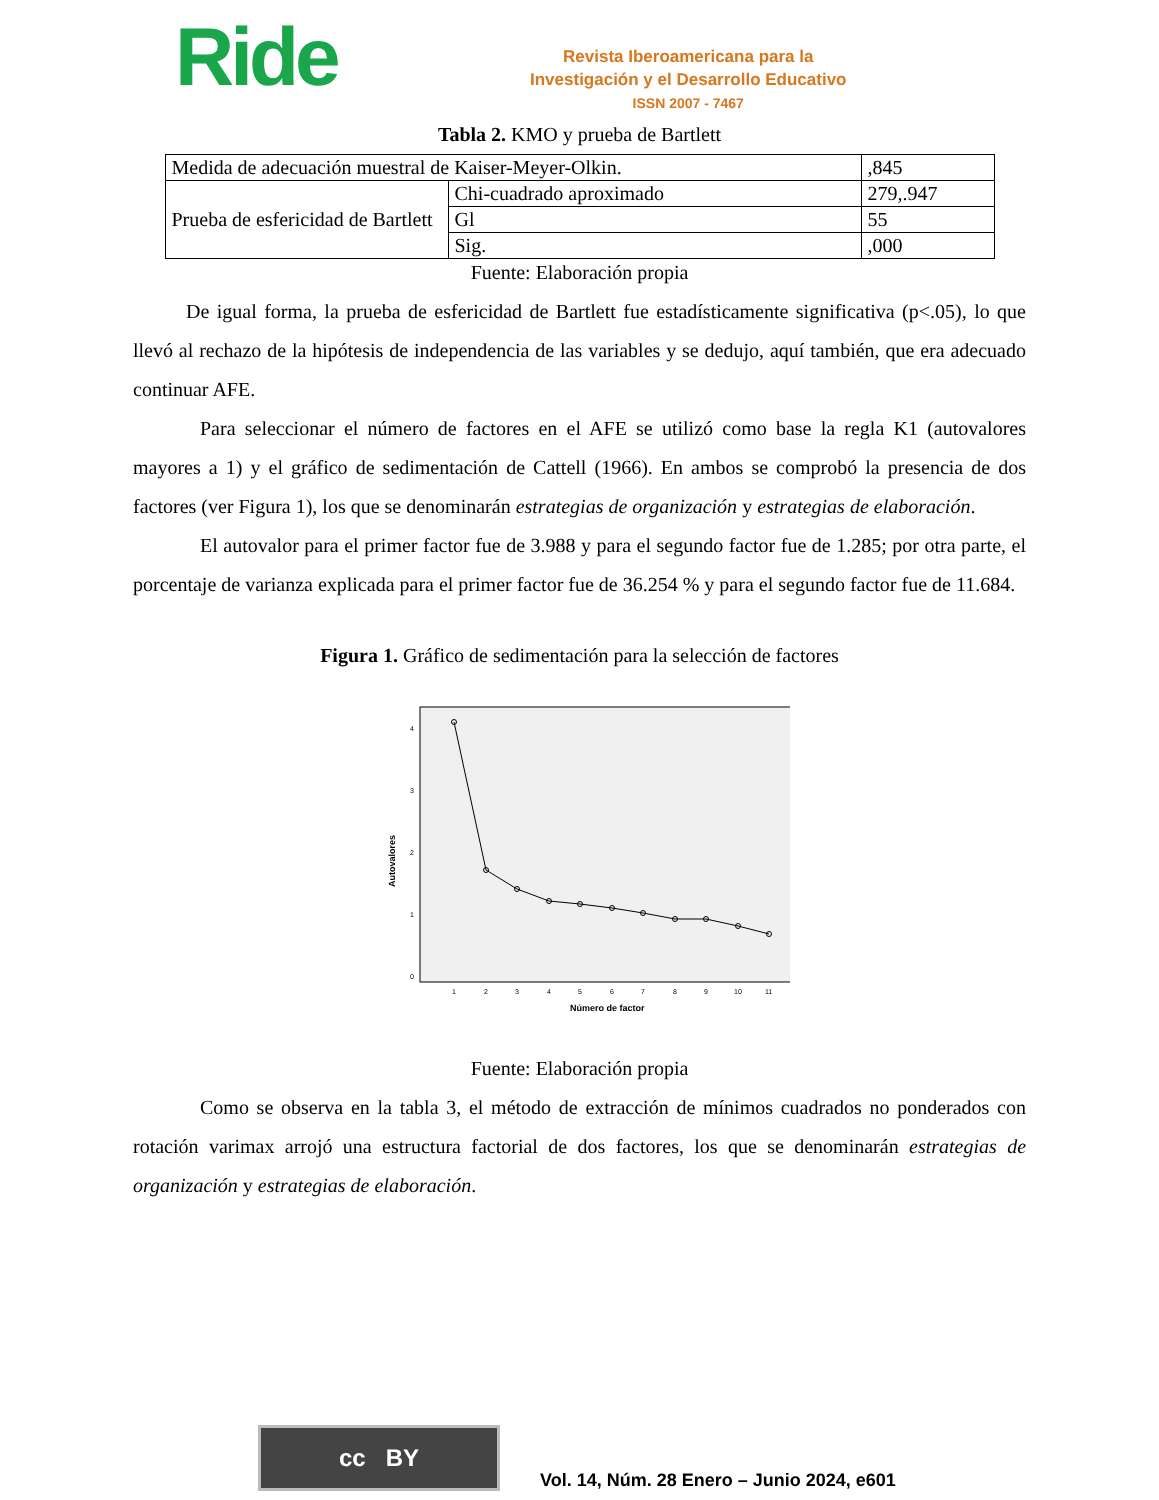Ride
Revista Iberoamericana para la
Investigación y el Desarrollo Educativo
ISSN 2007 - 7467
Tabla 2. KMO y prueba de Bartlett
| Medida de adecuación muestral de Kaiser-Meyer-Olkin. | | ,845 |
| Prueba de esfericidad de Bartlett | Chi-cuadrado aproximado | 279,.947 |
| | Gl | 55 |
| | Sig. | ,000 |
Fuente: Elaboración propia
De igual forma, la prueba de esfericidad de Bartlett fue estadísticamente significativa (p<.05), lo que llevó al rechazo de la hipótesis de independencia de las variables y se dedujo, aquí también, que era adecuado continuar AFE.
Para seleccionar el número de factores en el AFE se utilizó como base la regla K1 (autovalores mayores a 1) y el gráfico de sedimentación de Cattell (1966). En ambos se comprobó la presencia de dos factores (ver Figura 1), los que se denominarán estrategias de organización y estrategias de elaboración.
El autovalor para el primer factor fue de 3.988 y para el segundo factor fue de 1.285; por otra parte, el porcentaje de varianza explicada para el primer factor fue de 36.254 % y para el segundo factor fue de 11.684.
Figura 1. Gráfico de sedimentación para la selección de factores
4
3
2
1
0
Autovalores
1
2
3
4
5
6
7
8
9
10
11
Número de factor
Fuente: Elaboración propia
Como se observa en la tabla 3, el método de extracción de mínimos cuadrados no ponderados con rotación varimax arrojó una estructura factorial de dos factores, los que se denominarán estrategias de organización y estrategias de elaboración.
cc BY
Vol. 14, Núm. 28 Enero – Junio 2024, e601